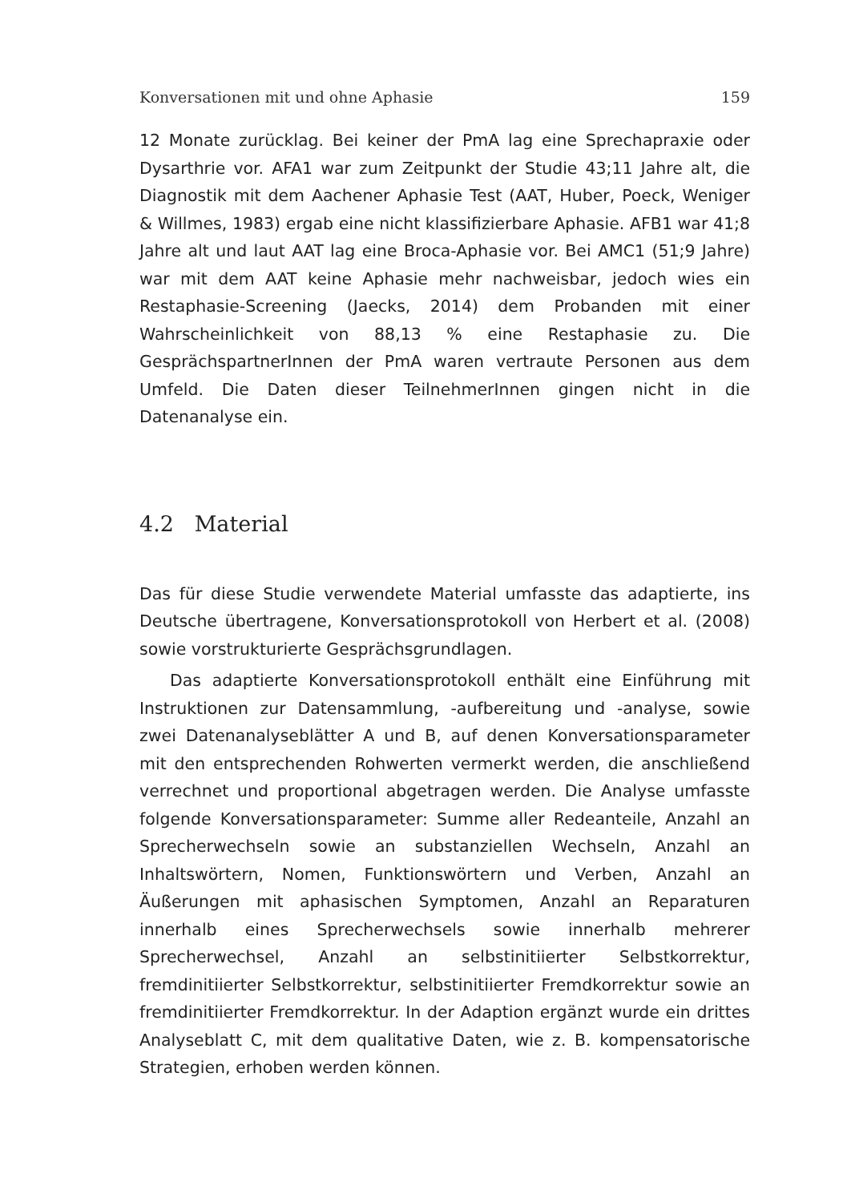Konversationen mit und ohne Aphasie 159
12 Monate zurücklag. Bei keiner der PmA lag eine Sprechapraxie oder Dysarthrie vor. AFA1 war zum Zeitpunkt der Studie 43;11 Jahre alt, die Diagnostik mit dem Aachener Aphasie Test (AAT, Huber, Poeck, Weniger & Willmes, 1983) ergab eine nicht klassifizierbare Aphasie. AFB1 war 41;8 Jahre alt und laut AAT lag eine Broca-Aphasie vor. Bei AMC1 (51;9 Jahre) war mit dem AAT keine Aphasie mehr nachweisbar, jedoch wies ein Restaphasie-Screening (Jaecks, 2014) dem Probanden mit einer Wahrscheinlichkeit von 88,13 % eine Restaphasie zu. Die GesprächspartnerInnen der PmA waren vertraute Personen aus dem Umfeld. Die Daten dieser TeilnehmerInnen gingen nicht in die Datenanalyse ein.
4.2 Material
Das für diese Studie verwendete Material umfasste das adaptierte, ins Deutsche übertragene, Konversationsprotokoll von Herbert et al. (2008) sowie vorstrukturierte Gesprächsgrundlagen.
Das adaptierte Konversationsprotokoll enthält eine Einführung mit Instruktionen zur Datensammlung, -aufbereitung und -analyse, sowie zwei Datenanalyseblätter A und B, auf denen Konversationsparameter mit den entsprechenden Rohwerten vermerkt werden, die anschließend verrechnet und proportional abgetragen werden. Die Analyse umfasste folgende Konversationsparameter: Summe aller Redeanteile, Anzahl an Sprecherwechseln sowie an substanziellen Wechseln, Anzahl an Inhaltswörtern, Nomen, Funktionswörtern und Verben, Anzahl an Äußerungen mit aphasischen Symptomen, Anzahl an Reparaturen innerhalb eines Sprecherwechsels sowie innerhalb mehrerer Sprecherwechsel, Anzahl an selbstinitiierter Selbstkorrektur, fremdinitiierter Selbstkorrektur, selbstinitiierter Fremdkorrektur sowie an fremdinitiierter Fremdkorrektur. In der Adaption ergänzt wurde ein drittes Analyseblatt C, mit dem qualitative Daten, wie z. B. kompensatorische Strategien, erhoben werden können.